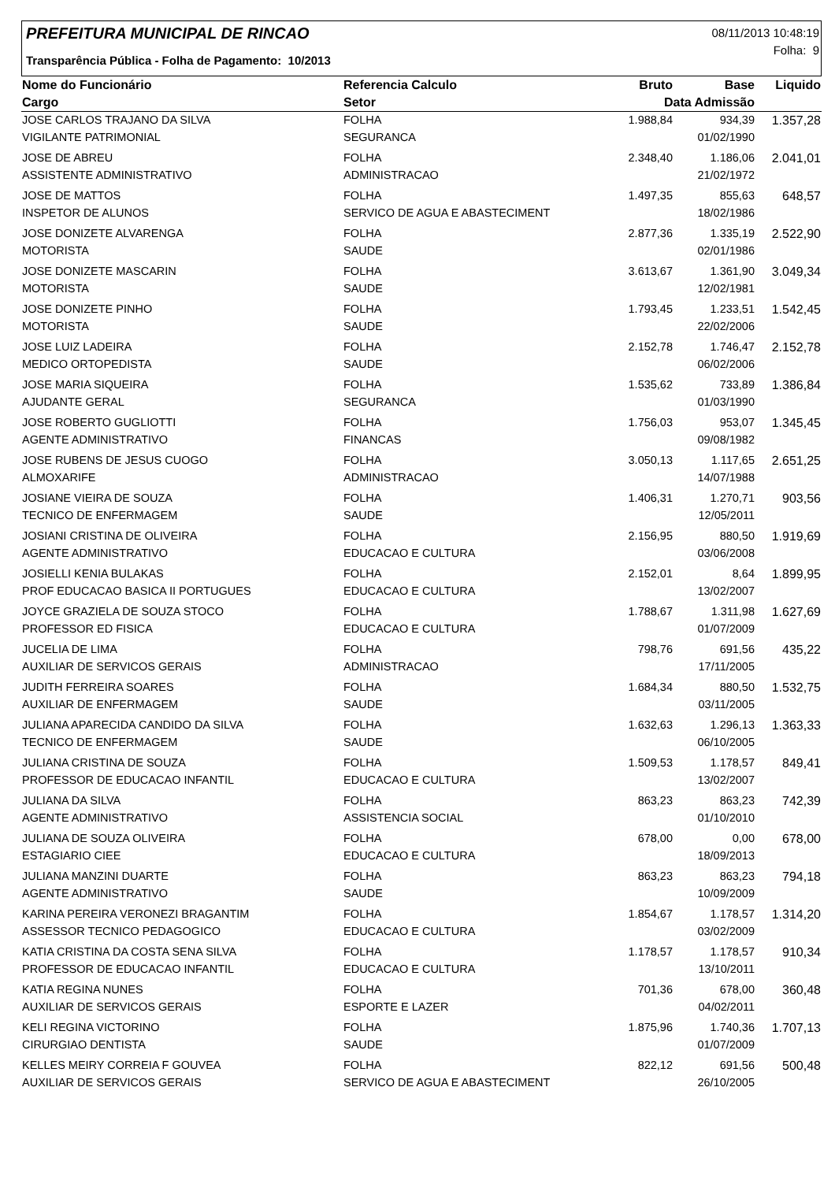PREFEITURA MUNICIPAL DE RINCAO
Transparência Pública - Folha de Pagamento: 10/2013
08/11/2013 10:48:19
Folha: 9
| Nome do Funcionário | Referencia Calculo | Bruto | Base | Liquido |
| --- | --- | --- | --- | --- |
| Cargo | Setor | Data Admissão | | |
| JOSE CARLOS TRAJANO DA SILVA | FOLHA | 1.988,84 | 934,39 | 1.357,28 |
| VIGILANTE PATRIMONIAL | SEGURANCA | | 01/02/1990 | |
| JOSE DE ABREU | FOLHA | 2.348,40 | 1.186,06 | 2.041,01 |
| ASSISTENTE ADMINISTRATIVO | ADMINISTRACAO | | 21/02/1972 | |
| JOSE DE MATTOS | FOLHA | 1.497,35 | 855,63 | 648,57 |
| INSPETOR DE ALUNOS | SERVICO DE AGUA E ABASTECIMENT | | 18/02/1986 | |
| JOSE DONIZETE ALVARENGA | FOLHA | 2.877,36 | 1.335,19 | 2.522,90 |
| MOTORISTA | SAUDE | | 02/01/1986 | |
| JOSE DONIZETE MASCARIN | FOLHA | 3.613,67 | 1.361,90 | 3.049,34 |
| MOTORISTA | SAUDE | | 12/02/1981 | |
| JOSE DONIZETE PINHO | FOLHA | 1.793,45 | 1.233,51 | 1.542,45 |
| MOTORISTA | SAUDE | | 22/02/2006 | |
| JOSE LUIZ LADEIRA | FOLHA | 2.152,78 | 1.746,47 | 2.152,78 |
| MEDICO ORTOPEDISTA | SAUDE | | 06/02/2006 | |
| JOSE MARIA SIQUEIRA | FOLHA | 1.535,62 | 733,89 | 1.386,84 |
| AJUDANTE GERAL | SEGURANCA | | 01/03/1990 | |
| JOSE ROBERTO GUGLIOTTI | FOLHA | 1.756,03 | 953,07 | 1.345,45 |
| AGENTE ADMINISTRATIVO | FINANCAS | | 09/08/1982 | |
| JOSE RUBENS DE JESUS CUOGO | FOLHA | 3.050,13 | 1.117,65 | 2.651,25 |
| ALMOXARIFE | ADMINISTRACAO | | 14/07/1988 | |
| JOSIANE VIEIRA DE SOUZA | FOLHA | 1.406,31 | 1.270,71 | 903,56 |
| TECNICO DE ENFERMAGEM | SAUDE | | 12/05/2011 | |
| JOSIANI CRISTINA DE OLIVEIRA | FOLHA | 2.156,95 | 880,50 | 1.919,69 |
| AGENTE ADMINISTRATIVO | EDUCACAO E CULTURA | | 03/06/2008 | |
| JOSIELLI KENIA BULAKAS | FOLHA | 2.152,01 | 8,64 | 1.899,95 |
| PROF EDUCACAO BASICA II PORTUGUES | EDUCACAO E CULTURA | | 13/02/2007 | |
| JOYCE GRAZIELA DE SOUZA STOCO | FOLHA | 1.788,67 | 1.311,98 | 1.627,69 |
| PROFESSOR ED FISICA | EDUCACAO E CULTURA | | 01/07/2009 | |
| JUCELIA DE LIMA | FOLHA | 798,76 | 691,56 | 435,22 |
| AUXILIAR DE SERVICOS GERAIS | ADMINISTRACAO | | 17/11/2005 | |
| JUDITH FERREIRA SOARES | FOLHA | 1.684,34 | 880,50 | 1.532,75 |
| AUXILIAR DE ENFERMAGEM | SAUDE | | 03/11/2005 | |
| JULIANA APARECIDA CANDIDO DA SILVA | FOLHA | 1.632,63 | 1.296,13 | 1.363,33 |
| TECNICO DE ENFERMAGEM | SAUDE | | 06/10/2005 | |
| JULIANA CRISTINA DE SOUZA | FOLHA | 1.509,53 | 1.178,57 | 849,41 |
| PROFESSOR DE EDUCACAO INFANTIL | EDUCACAO E CULTURA | | 13/02/2007 | |
| JULIANA DA SILVA | FOLHA | 863,23 | 863,23 | 742,39 |
| AGENTE ADMINISTRATIVO | ASSISTENCIA SOCIAL | | 01/10/2010 | |
| JULIANA DE SOUZA OLIVEIRA | FOLHA | 678,00 | 0,00 | 678,00 |
| ESTAGIARIO CIEE | EDUCACAO E CULTURA | | 18/09/2013 | |
| JULIANA MANZINI DUARTE | FOLHA | 863,23 | 863,23 | 794,18 |
| AGENTE ADMINISTRATIVO | SAUDE | | 10/09/2009 | |
| KARINA PEREIRA VERONEZI BRAGANTIM | FOLHA | 1.854,67 | 1.178,57 | 1.314,20 |
| ASSESSOR TECNICO PEDAGOGICO | EDUCACAO E CULTURA | | 03/02/2009 | |
| KATIA CRISTINA DA COSTA SENA SILVA | FOLHA | 1.178,57 | 1.178,57 | 910,34 |
| PROFESSOR DE EDUCACAO INFANTIL | EDUCACAO E CULTURA | | 13/10/2011 | |
| KATIA REGINA NUNES | FOLHA | 701,36 | 678,00 | 360,48 |
| AUXILIAR DE SERVICOS GERAIS | ESPORTE E LAZER | | 04/02/2011 | |
| KELI REGINA VICTORINO | FOLHA | 1.875,96 | 1.740,36 | 1.707,13 |
| CIRURGIAO DENTISTA | SAUDE | | 01/07/2009 | |
| KELLES MEIRY CORREIA F GOUVEA | FOLHA | 822,12 | 691,56 | 500,48 |
| AUXILIAR DE SERVICOS GERAIS | SERVICO DE AGUA E ABASTECIMENT | | 26/10/2005 | |